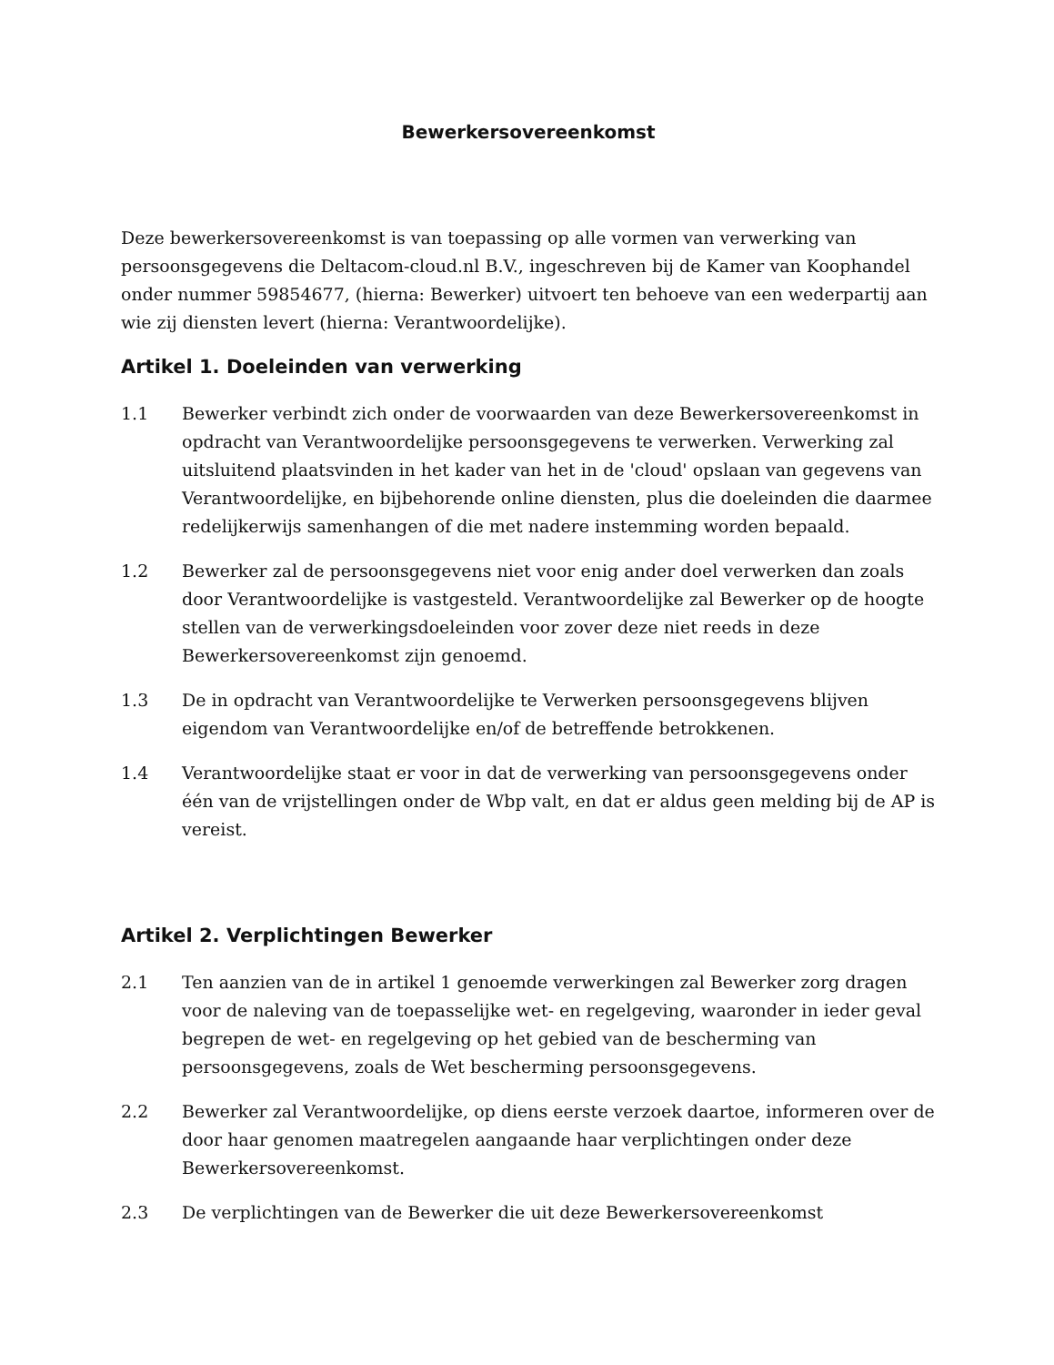Bewerkersovereenkomst
Deze bewerkersovereenkomst is van toepassing op alle vormen van verwerking van persoonsgegevens die Deltacom-cloud.nl B.V., ingeschreven bij de Kamer van Koophandel onder nummer 59854677, (hierna: Bewerker) uitvoert ten behoeve van een wederpartij aan wie zij diensten levert (hierna: Verantwoordelijke).
Artikel 1. Doeleinden van verwerking
1.1 Bewerker verbindt zich onder de voorwaarden van deze Bewerkersovereenkomst in opdracht van Verantwoordelijke persoonsgegevens te verwerken. Verwerking zal uitsluitend plaatsvinden in het kader van het in de 'cloud' opslaan van gegevens van Verantwoordelijke, en bijbehorende online diensten, plus die doeleinden die daarmee redelijkerwijs samenhangen of die met nadere instemming worden bepaald.
1.2 Bewerker zal de persoonsgegevens niet voor enig ander doel verwerken dan zoals door Verantwoordelijke is vastgesteld. Verantwoordelijke zal Bewerker op de hoogte stellen van de verwerkingsdoeleinden voor zover deze niet reeds in deze Bewerkersovereenkomst zijn genoemd.
1.3 De in opdracht van Verantwoordelijke te Verwerken persoonsgegevens blijven eigendom van Verantwoordelijke en/of de betreffende betrokkenen.
1.4 Verantwoordelijke staat er voor in dat de verwerking van persoonsgegevens onder één van de vrijstellingen onder de Wbp valt, en dat er aldus geen melding bij de AP is vereist.
Artikel 2. Verplichtingen Bewerker
2.1 Ten aanzien van de in artikel 1 genoemde verwerkingen zal Bewerker zorg dragen voor de naleving van de toepasselijke wet- en regelgeving, waaronder in ieder geval begrepen de wet- en regelgeving op het gebied van de bescherming van persoonsgegevens, zoals de Wet bescherming persoonsgegevens.
2.2 Bewerker zal Verantwoordelijke, op diens eerste verzoek daartoe, informeren over de door haar genomen maatregelen aangaande haar verplichtingen onder deze Bewerkersovereenkomst.
2.3 De verplichtingen van de Bewerker die uit deze Bewerkersovereenkomst